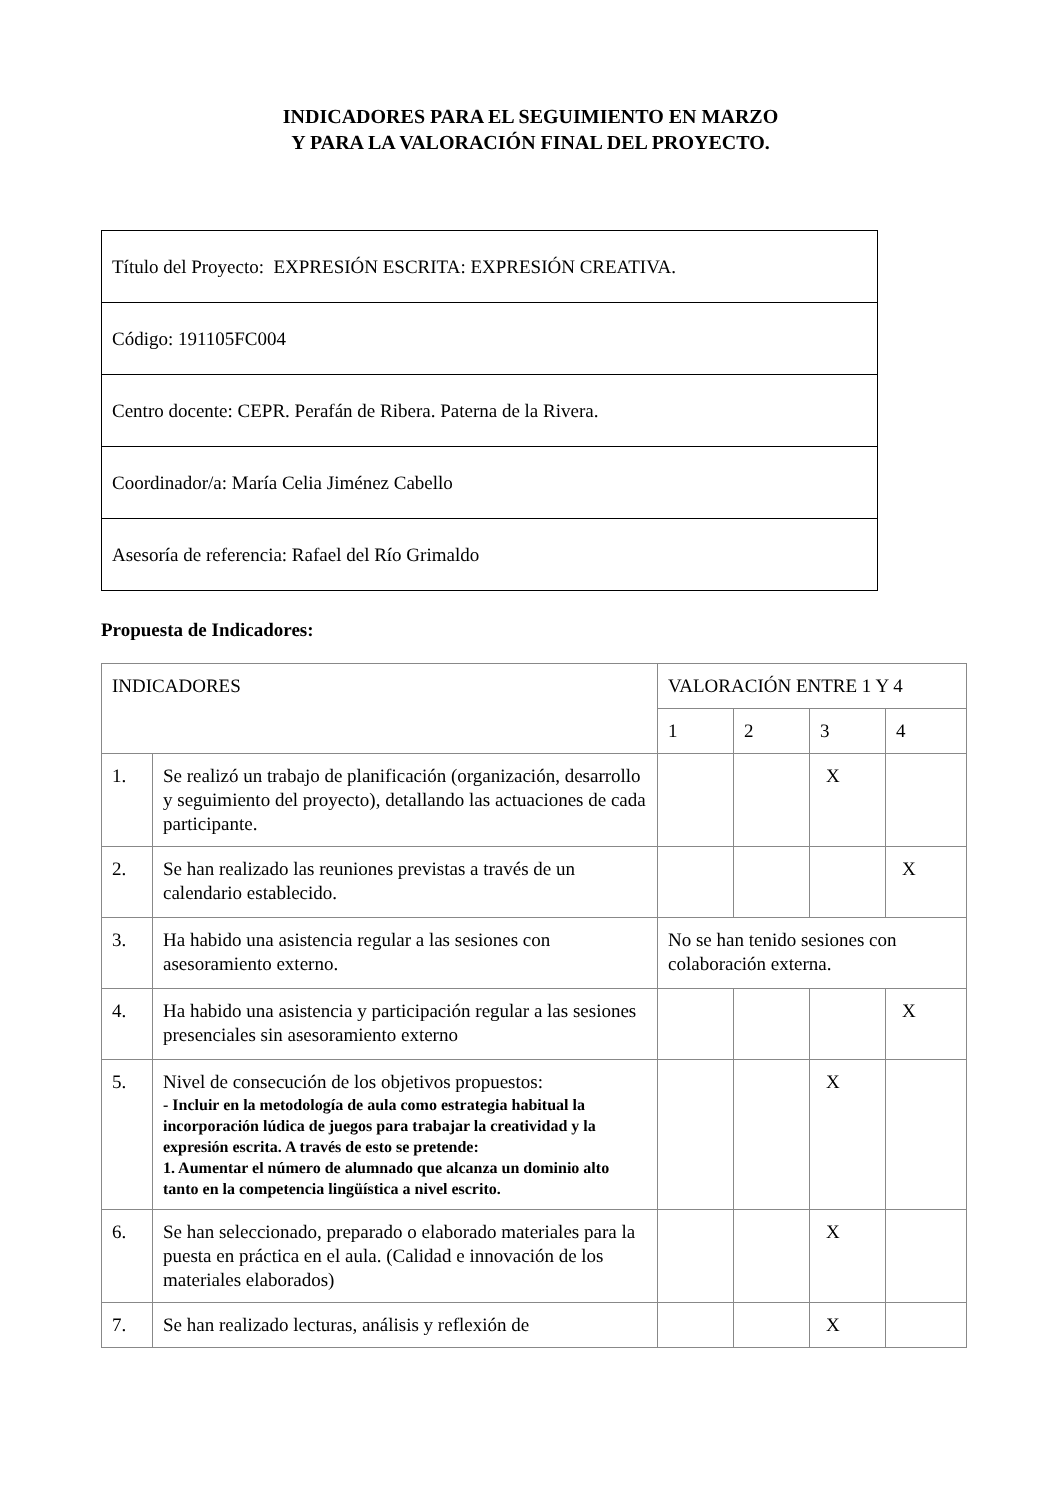INDICADORES PARA EL SEGUIMIENTO EN MARZO
Y PARA LA VALORACIÓN FINAL DEL PROYECTO.
| Título del Proyecto: EXPRESIÓN ESCRITA: EXPRESIÓN CREATIVA. |
| Código: 191105FC004 |
| Centro docente: CEPR. Perafán de Ribera. Paterna de la Rivera. |
| Coordinador/a: María Celia Jiménez Cabello |
| Asesoría de referencia: Rafael del Río Grimaldo |
Propuesta de Indicadores:
| INDICADORES | | VALORACIÓN ENTRE 1 Y 4 | | | |
| | | 1 | 2 | 3 | 4 |
| 1. | Se realizó un trabajo de planificación (organización, desarrollo y seguimiento del proyecto), detallando las actuaciones de cada participante. | | | X | |
| 2. | Se han realizado las reuniones previstas a través de un calendario establecido. | | | | X |
| 3. | Ha habido una asistencia regular a las sesiones con asesoramiento externo. | No se han tenido sesiones con colaboración externa. | | | |
| 4. | Ha habido una asistencia y participación regular a las sesiones presenciales sin asesoramiento externo | | | | X |
| 5. | Nivel de consecución de los objetivos propuestos: - Incluir en la metodología de aula como estrategia habitual la incorporación lúdica de juegos para trabajar la creatividad y la expresión escrita. A través de esto se pretende: 1. Aumentar el número de alumnado que alcanza un dominio alto tanto en la competencia lingüística a nivel escrito. | | | X | |
| 6. | Se han seleccionado, preparado o elaborado materiales para la puesta en práctica en el aula. (Calidad e innovación de los materiales elaborados) | | | X | |
| 7. | Se han realizado lecturas, análisis y reflexión de | | | X | |